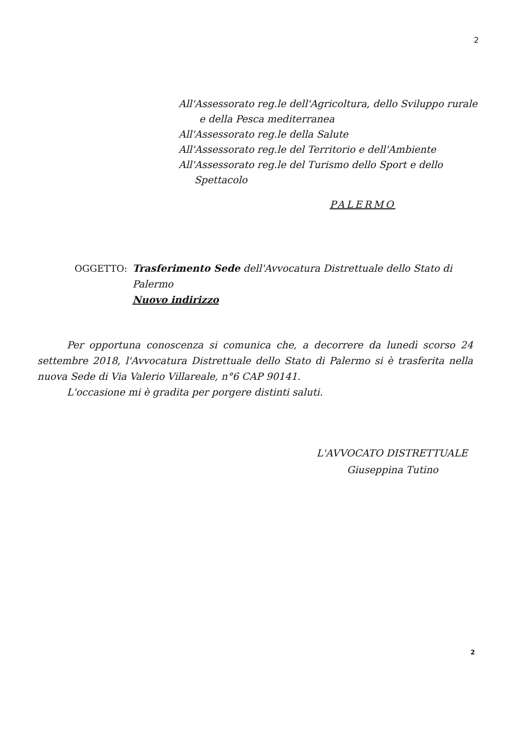2
All'Assessorato reg.le dell'Agricoltura, dello Sviluppo rurale
e della Pesca mediterranea
All'Assessorato reg.le della Salute
All'Assessorato reg.le del Territorio e dell'Ambiente
All'Assessorato reg.le del Turismo dello Sport e dello
Spettacolo
PALERMO
OGGETTO: Trasferimento Sede dell'Avvocatura Distrettuale dello Stato di Palermo
Nuovo indirizzo
Per opportuna conoscenza si comunica che, a decorrere da lunedì scorso 24 settembre 2018, l'Avvocatura Distrettuale dello Stato di Palermo si è trasferita nella nuova Sede di Via Valerio Villareale, n°6 CAP 90141.
L'occasione mi è gradita per porgere distinti saluti.
L'AVVOCATO DISTRETTUALE
Giuseppina Tutino
2